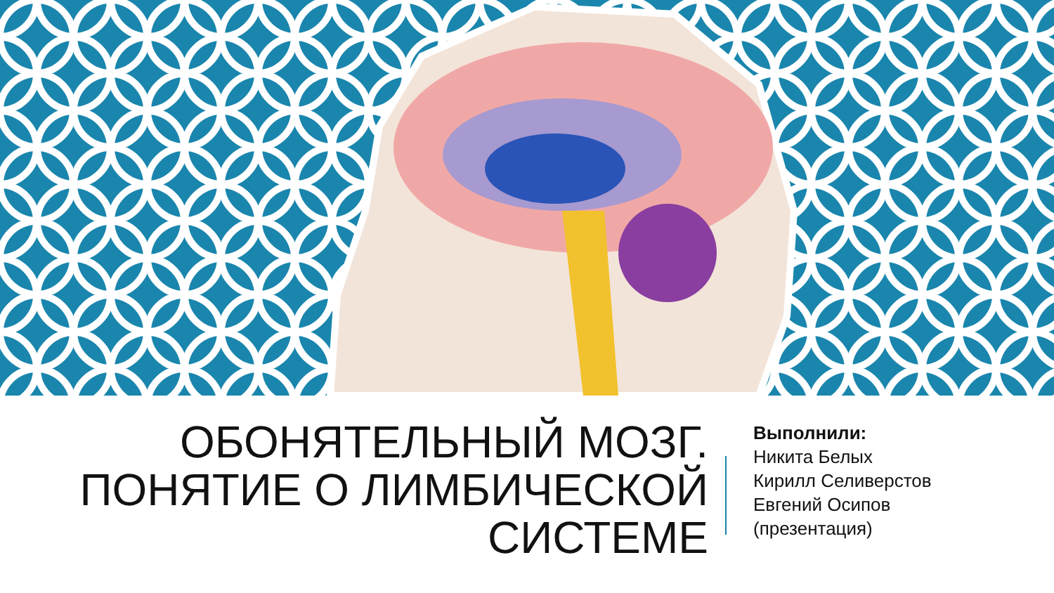ОБОНЯТЕЛЬНЫЙ МОЗГ.
ПОНЯТИЕ О ЛИМБИЧЕСКОЙ
СИСТЕМЕ
Выполнили:
Никита Белых
Кирилл Селиверстов
Евгений Осипов
(презентация)